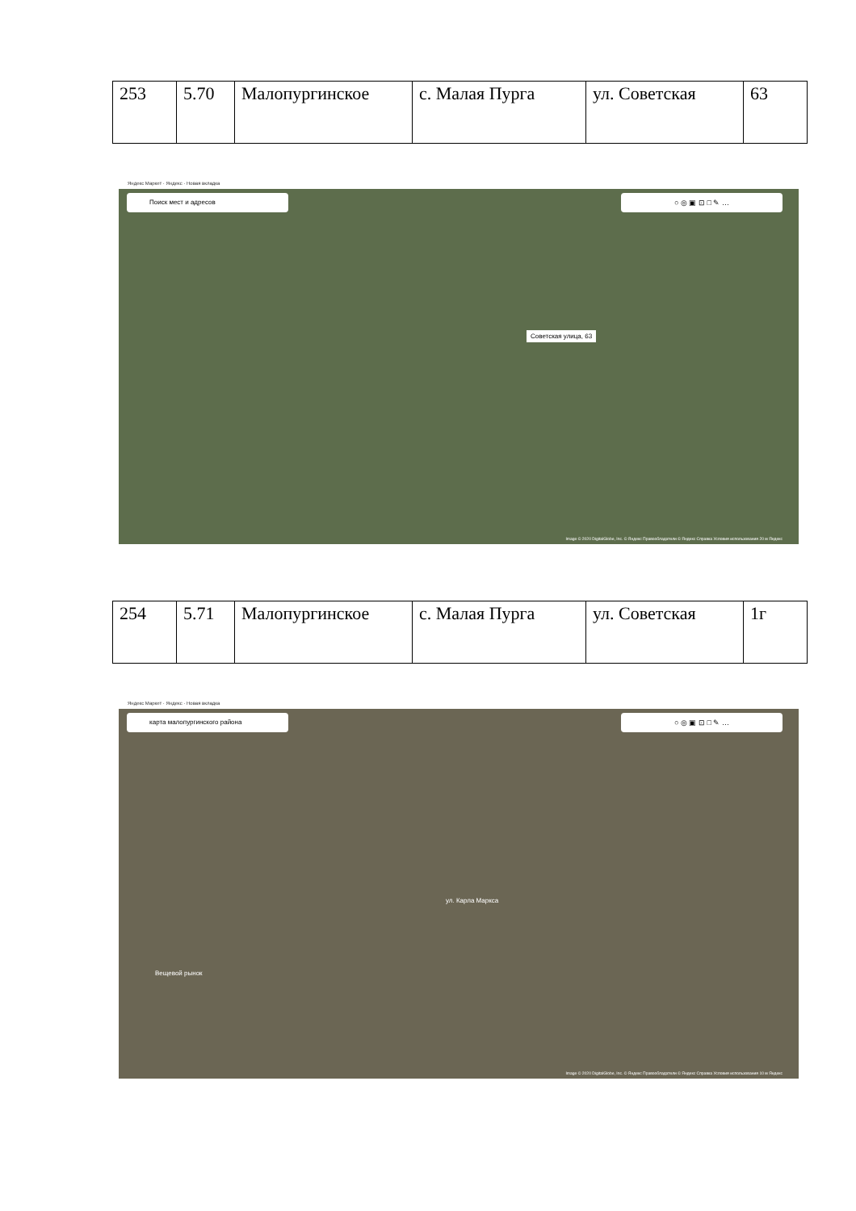| 253 | 5.70 | Малопургинское | с. Малая Пурга | ул. Советская | 63 |
Яндекс Маркет · Яндекс · Новая вкладка
Поиск мест и адресов ○ ◎ ▣ ⊡ □ ✎ …
Советская улица, 63
Image © 2020 DigitalGlobe, Inc. © Яндекс Правообладатели © Яндекс Справка Условия использования 20 м Яндекс
| 254 | 5.71 | Малопургинское | с. Малая Пурга | ул. Советская | 1г |
Яндекс Маркет · Яндекс · Новая вкладка
карта малопургинского района ○ ◎ ▣ ⊡ □ ✎ …
Вещевой рынок
ул. Карла Маркса
Image © 2020 DigitalGlobe, Inc. © Яндекс Правообладатели © Яндекс Справка Условия использования 10 м Яндекс